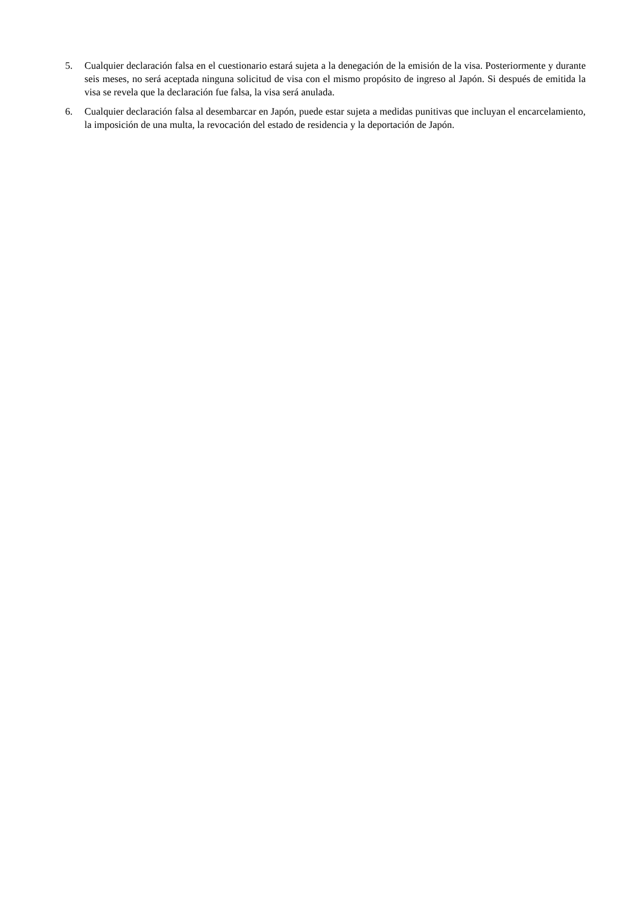5. Cualquier declaración falsa en el cuestionario estará sujeta a la denegación de la emisión de la visa. Posteriormente y durante seis meses, no será aceptada ninguna solicitud de visa con el mismo propósito de ingreso al Japón. Si después de emitida la visa se revela que la declaración fue falsa, la visa será anulada.
6. Cualquier declaración falsa al desembarcar en Japón, puede estar sujeta a medidas punitivas que incluyan el encarcelamiento, la imposición de una multa, la revocación del estado de residencia y la deportación de Japón.